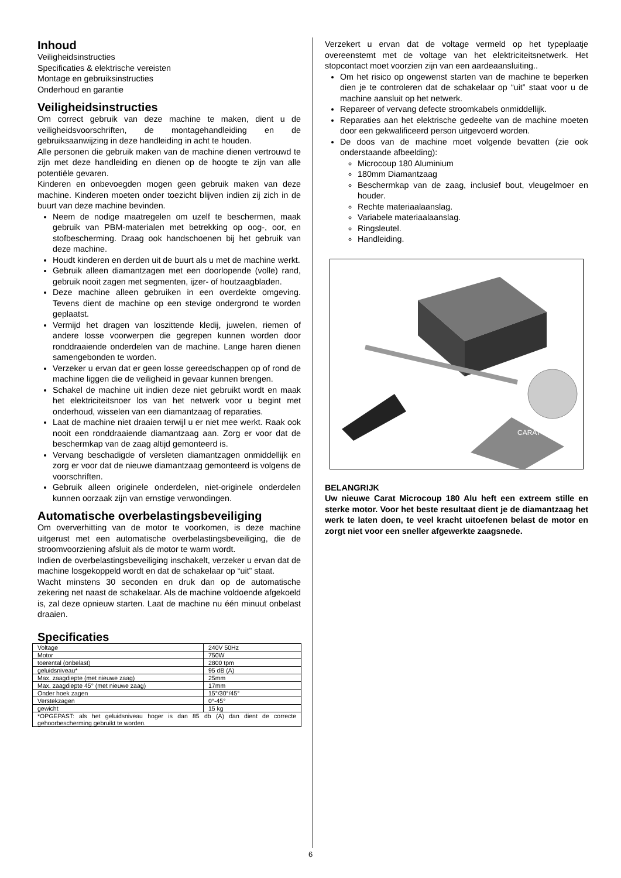Inhoud
Veiligheidsinstructies
Specificaties & elektrische vereisten
Montage en gebruiksinstructies
Onderhoud en garantie
Veiligheidsinstructies
Om correct gebruik van deze machine te maken, dient u de veiligheidsvoorschriften, de montagehandleiding en de gebruiksaanwijzing in deze handleiding in acht te houden.
Alle personen die gebruik maken van de machine dienen vertrouwd te zijn met deze handleiding en dienen op de hoogte te zijn van alle potentiële gevaren.
Kinderen en onbevoegden mogen geen gebruik maken van deze machine. Kinderen moeten onder toezicht blijven indien zij zich in de buurt van deze machine bevinden.
Neem de nodige maatregelen om uzelf te beschermen, maak gebruik van PBM-materialen met betrekking op oog-, oor, en stofbescherming. Draag ook handschoenen bij het gebruik van deze machine.
Houdt kinderen en derden uit de buurt als u met de machine werkt.
Gebruik alleen diamantzagen met een doorlopende (volle) rand, gebruik nooit zagen met segmenten, ijzer- of houtzaagbladen.
Deze machine alleen gebruiken in een overdekte omgeving. Tevens dient de machine op een stevige ondergrond te worden geplaatst.
Vermijd het dragen van loszittende kledij, juwelen, riemen of andere losse voorwerpen die gegrepen kunnen worden door ronddraaiende onderdelen van de machine. Lange haren dienen samengebonden te worden.
Verzeker u ervan dat er geen losse gereedschappen op of rond de machine liggen die de veiligheid in gevaar kunnen brengen.
Schakel de machine uit indien deze niet gebruikt wordt en maak het elektriciteitsnoer los van het netwerk voor u begint met onderhoud, wisselen van een diamantzaag of reparaties.
Laat de machine niet draaien terwijl u er niet mee werkt. Raak ook nooit een ronddraaiende diamantzaag aan. Zorg er voor dat de beschermkap van de zaag altijd gemonteerd is.
Vervang beschadigde of versleten diamantzagen onmiddellijk en zorg er voor dat de nieuwe diamantzaag gemonteerd is volgens de voorschriften.
Gebruik alleen originele onderdelen, niet-originele onderdelen kunnen oorzaak zijn van ernstige verwondingen.
Automatische overbelastingsbeveiliging
Om oververhitting van de motor te voorkomen, is deze machine uitgerust met een automatische overbelastingsbeveiliging, die de stroomvoorziening afsluit als de motor te warm wordt.
Indien de overbelastingsbeveiliging inschakelt, verzeker u ervan dat de machine losgekoppeld wordt en dat de schakelaar op “uit” staat.
Wacht minstens 30 seconden en druk dan op de automatische zekering net naast de schakelaar. Als de machine voldoende afgekoeld is, zal deze opnieuw starten. Laat de machine nu één minuut onbelast draaien.
Specificaties
| Voltage | 240V 50Hz |
| Motor | 750W |
| toerental (onbelast) | 2800 tpm |
| geluidsniveau* | 95 dB (A) |
| Max. zaagdiepte (met nieuwe zaag) | 25mm |
| Max. zaagdiepte 45° (met nieuwe zaag) | 17mm |
| Onder hoek zagen | 15°/30°/45° |
| Verstekzagen | 0°-45° |
| gewicht | 15 kg |
| *OPGEPAST: als het geluidsniveau hoger is dan 85 db (A) dan dient de correcte gehoorbescherming gebruikt te worden. | |
Verzekert u ervan dat de voltage vermeld op het typeplaatje overeenstemt met de voltage van het elektriciteitsnetwerk. Het stopcontact moet voorzien zijn van een aardeaansluiting..
Om het risico op ongewenst starten van de machine te beperken dien je te controleren dat de schakelaar op “uit” staat voor u de machine aansluit op het netwerk.
Repareer of vervang defecte stroomkabels onmiddellijk.
Reparaties aan het elektrische gedeelte van de machine moeten door een gekwalificeerd person uitgevoerd worden.
De doos van de machine moet volgende bevatten (zie ook onderstaande afbeelding):
Microcoup 180 Aluminium
180mm Diamantzaag
Beschermkap van de zaag, inclusief bout, vleugelmoer en houder.
Rechte materiaalaanslag.
Variabele materiaalaanslag.
Ringsleutel.
Handleiding.
CARAT
BELANGRIJK
Uw nieuwe Carat Microcoup 180 Alu heft een extreem stille en sterke motor. Voor het beste resultaat dient je de diamantzaag het werk te laten doen, te veel kracht uitoefenen belast de motor en zorgt niet voor een sneller afgewerkte zaagsnede.
6